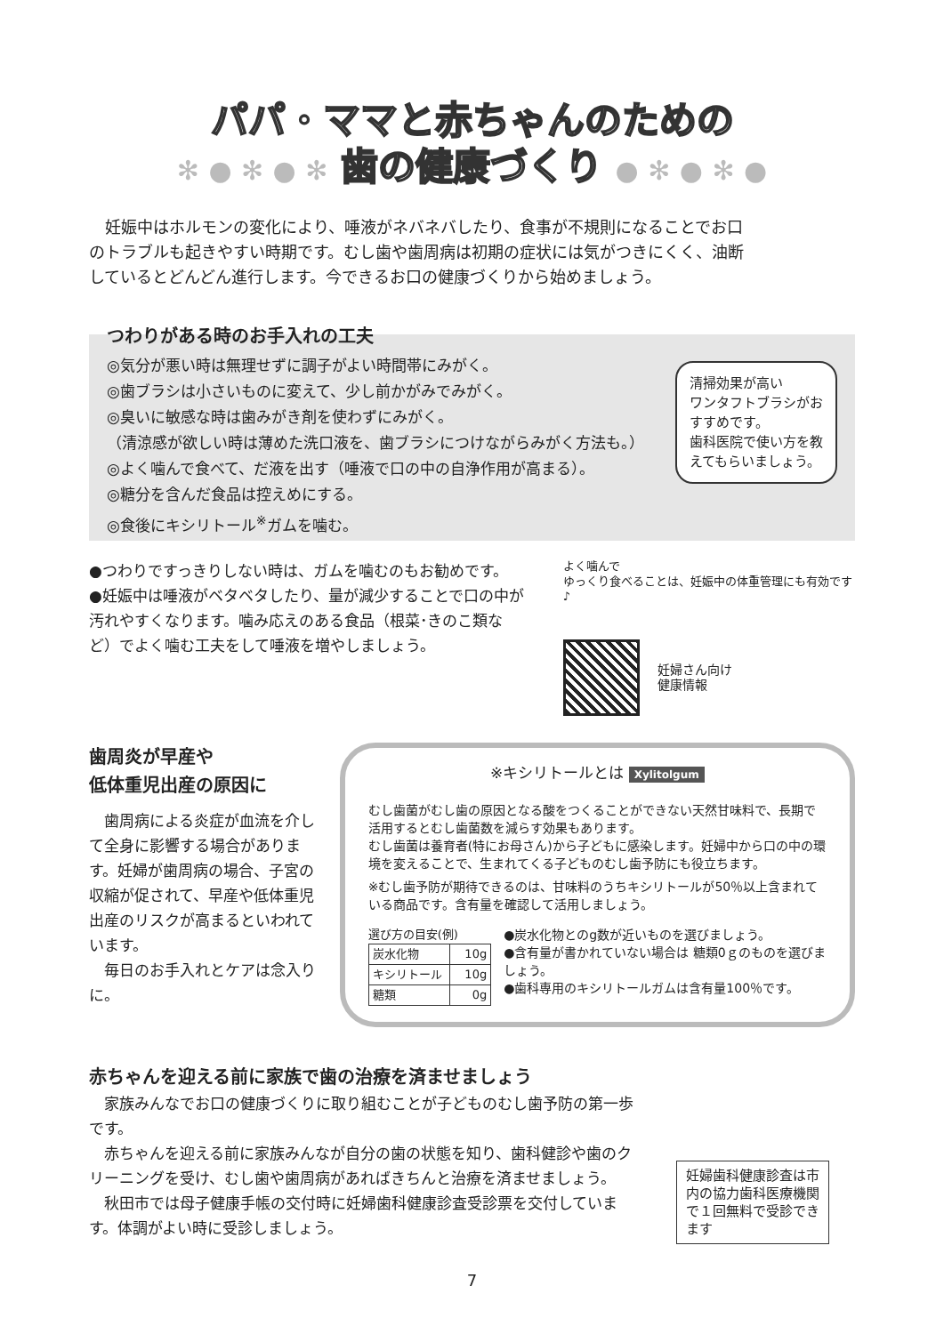パパ・ママと赤ちゃんのための
✻ ● ✻ ● ✻ 歯の健康づくり ● ✻ ● ✻ ●
妊娠中はホルモンの変化により、唾液がネバネバしたり、食事が不規則になることでお口のトラブルも起きやすい時期です。むし歯や歯周病は初期の症状には気がつきにくく、油断しているとどんどん進行します。今できるお口の健康づくりから始めましょう。
つわりがある時のお手入れの工夫
◎気分が悪い時は無理せずに調子がよい時間帯にみがく。
◎歯ブラシは小さいものに変えて、少し前かがみでみがく。
◎臭いに敏感な時は歯みがき剤を使わずにみがく。
（清涼感が欲しい時は薄めた洗口液を、歯ブラシにつけながらみがく方法も。）
◎よく噛んで食べて、だ液を出す（唾液で口の中の自浄作用が高まる）。
◎糖分を含んだ食品は控えめにする。
◎食後にキシリトール<sup>※</sup>ガムを噛む。
清掃効果が高い
ワンタフトブラシがおすすめです。
歯科医院で使い方を教えてもらいましょう。
●つわりですっきりしない時は、ガムを噛むのもお勧めです。
●妊娠中は唾液がベタベタしたり、量が減少することで口の中が汚れやすくなります。噛み応えのある食品（根菜･きのこ類など）でよく噛む工夫をして唾液を増やしましょう。
よく噛んで
ゆっくり食べることは、妊娠中の体重管理にも有効です♪
妊婦さん向け
健康情報
歯周炎が早産や
低体重児出産の原因に
歯周病による炎症が血流を介して全身に影響する場合があります。妊婦が歯周病の場合、子宮の収縮が促されて、早産や低体重児出産のリスクが高まるといわれています。
毎日のお手入れとケアは念入りに。
※キシリトールとは Xylitolgum
むし歯菌がむし歯の原因となる酸をつくることができない天然甘味料で、長期で活用するとむし歯菌数を減らす効果もあります。
むし歯菌は養育者(特にお母さん)から子どもに感染します。妊婦中から口の中の環境を変えることで、生まれてくる子どものむし歯予防にも役立ちます。
※むし歯予防が期待できるのは、甘味料のうちキシリトールが50％以上含まれている商品です。含有量を確認して活用しましょう。
選び方の目安(例)
| 炭水化物 | 10g |
| キシリトール | 10g |
| 糖類 | 0g |
●炭水化物とのg数が近いものを選びましょう。
●含有量が書かれていない場合は 糖類0ｇのものを選びましょう。
●歯科専用のキシリトールガムは含有量100％です。
赤ちゃんを迎える前に家族で歯の治療を済ませましょう
家族みんなでお口の健康づくりに取り組むことが子どものむし歯予防の第一歩です。
赤ちゃんを迎える前に家族みんなが自分の歯の状態を知り、歯科健診や歯のクリーニングを受け、むし歯や歯周病があればきちんと治療を済ませましょう。
秋田市では母子健康手帳の交付時に妊婦歯科健康診査受診票を交付しています。体調がよい時に受診しましょう。
妊婦歯科健康診査は市内の協力歯科医療機関で１回無料で受診できます
7